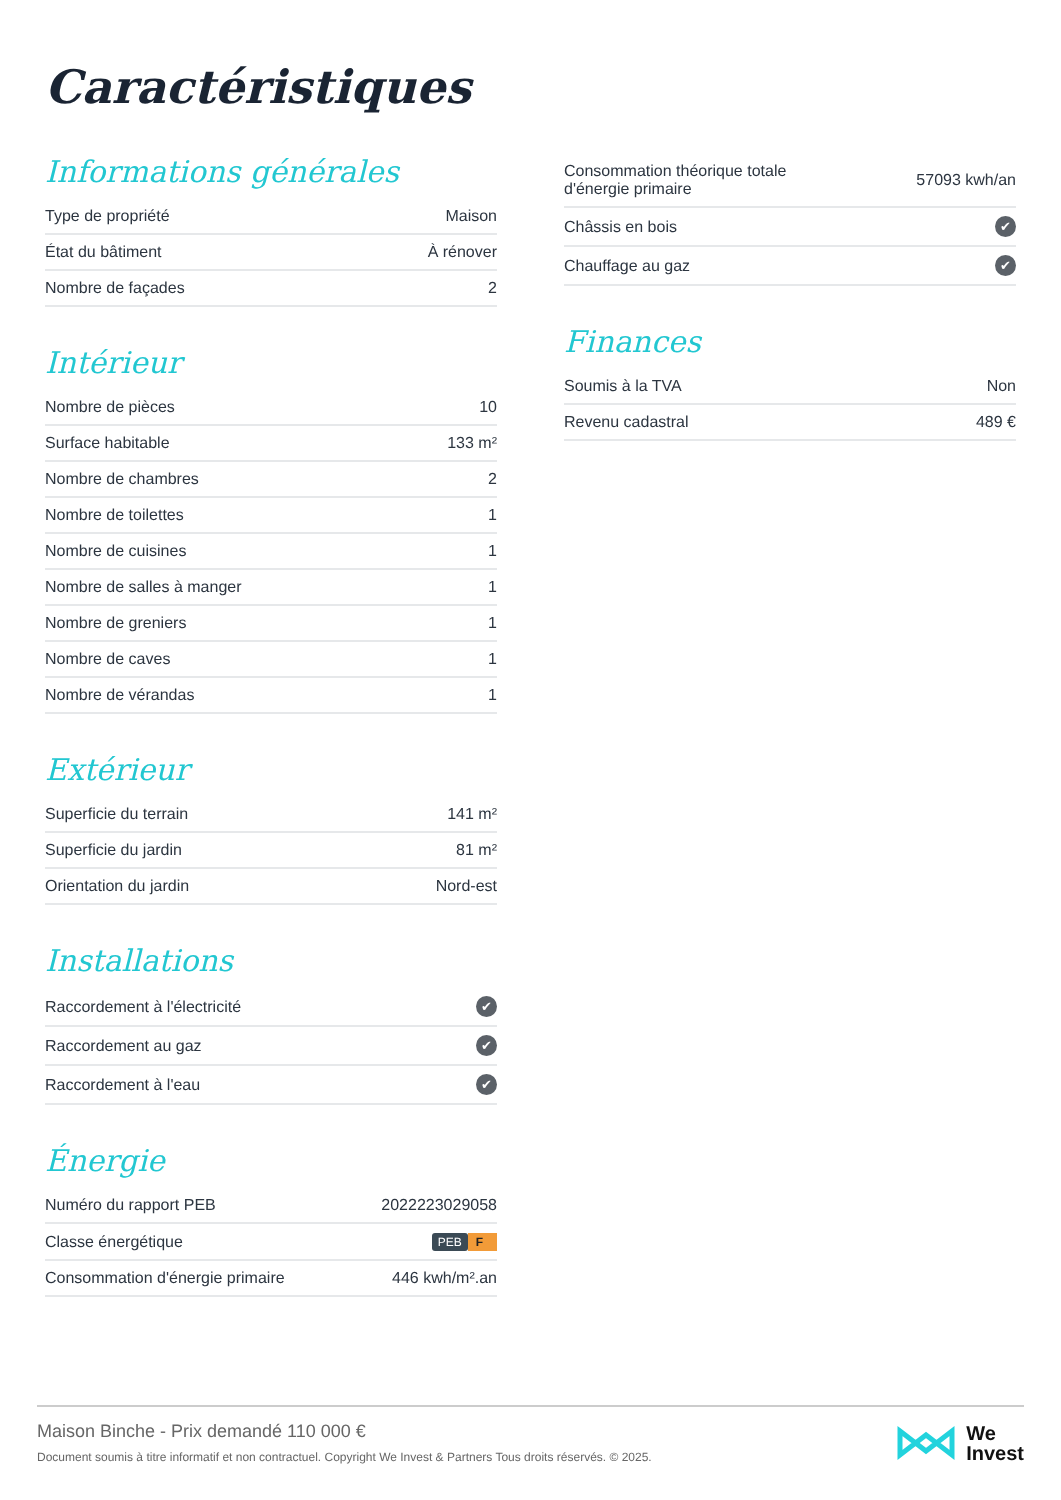Caractéristiques
Informations générales
| Type de propriété | Maison |
| État du bâtiment | À rénover |
| Nombre de façades | 2 |
Intérieur
| Nombre de pièces | 10 |
| Surface habitable | 133 m² |
| Nombre de chambres | 2 |
| Nombre de toilettes | 1 |
| Nombre de cuisines | 1 |
| Nombre de salles à manger | 1 |
| Nombre de greniers | 1 |
| Nombre de caves | 1 |
| Nombre de vérandas | 1 |
Extérieur
| Superficie du terrain | 141 m² |
| Superficie du jardin | 81 m² |
| Orientation du jardin | Nord-est |
Installations
| Raccordement à l'électricité | ✔ |
| Raccordement au gaz | ✔ |
| Raccordement à l'eau | ✔ |
Énergie
| Numéro du rapport PEB | 2022223029058 |
| Classe énergétique | PEB F |
| Consommation d'énergie primaire | 446 kwh/m².an |
| Consommation théorique totale d'énergie primaire | 57093 kwh/an |
| Châssis en bois | ✔ |
| Chauffage au gaz | ✔ |
Finances
| Soumis à la TVA | Non |
| Revenu cadastral | 489 € |
Maison Binche - Prix demandé 110 000 €
Document soumis à titre informatif et non contractuel. Copyright We Invest & Partners Tous droits réservés. © 2025.
We
Invest